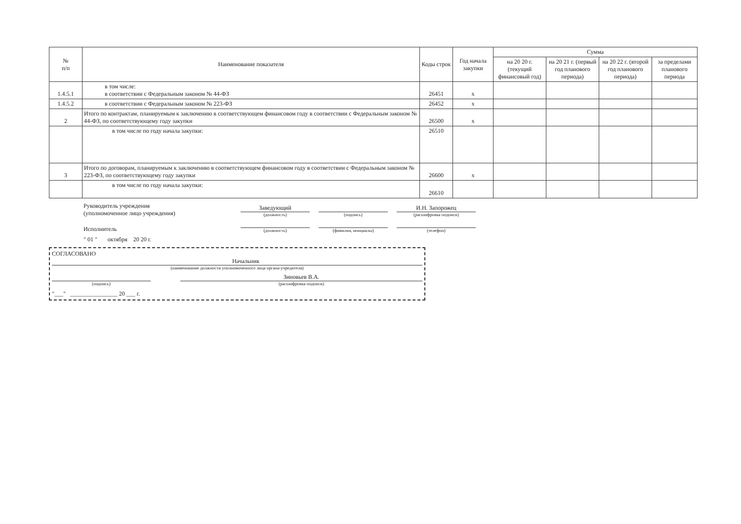| № п/п | Наименование показателя | Коды строк | Год начала закупки | Сумма | | | |
| --- | --- | --- | --- | --- | --- | --- | --- |
| | | | | на 20 20 г. (текущий финансовый год) | на 20 21 г. (первый год планового периода) | на 20 22 г. (второй год планового периода) | за пределами планового периода |
| 1.4.5.1 | в том числе: в соответствии с Федеральным законом № 44-ФЗ | 26451 | x | | | | |
| 1.4.5.2 | в соответствии с Федеральным законом № 223-ФЗ | 26452 | x | | | | |
| 2 | Итого по контрактам, планируемым к заключению в соответствующем финансовом году в соответствии с Федеральным законом № 44-ФЗ, по соответствующему году закупки | 26500 | x | | | | |
| | в том числе по году начала закупки: | 26510 | | | | | |
| 3 | Итого по договорам, планируемым к заключению в соответствующем финансовом году в соответствии с Федеральным законом № 223-ФЗ, по соответствующему году закупки | 26600 | x | | | | |
| | в том числе по году начала закупки: | 26610 | | | | | |
Руководитель учреждения
(уполномоченное лицо учреждения)
Заведующий
(должность)
(подпись)
И.Н. Запорожец
(расшифровка подписи)
Исполнитель
(должность)
(фамилия, инициалы)
(телефон)
" 01 " октября 20 20 г.
СОГЛАСОВАНО
Начальник
(наименование должности уполномоченного лица органа-учредителя)
(подпись)
Зиновьев В.А.
(расшифровка подписи)
"___" ________________ 20 ___ г.